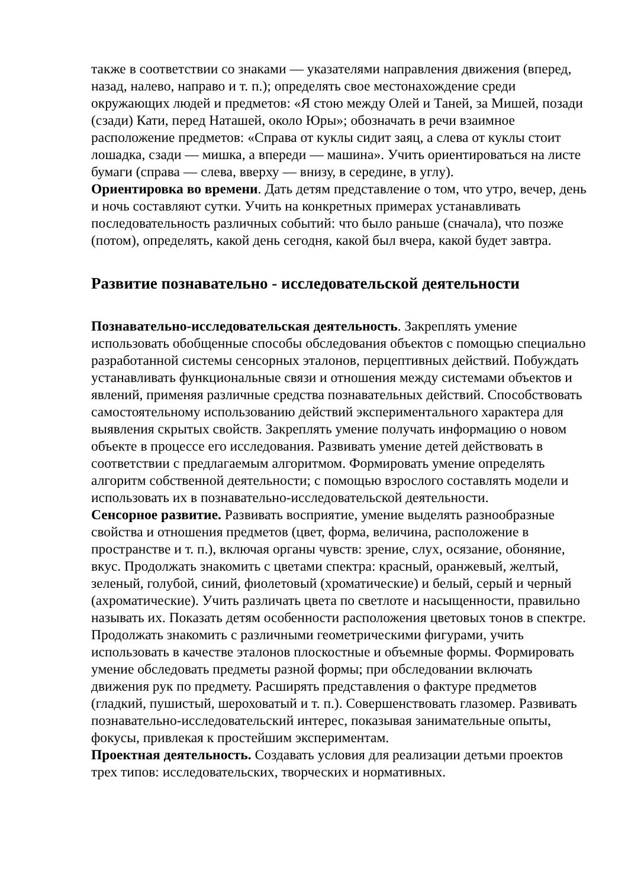также в соответствии со знаками — указателями направления движения (вперед, назад, налево, направо и т. п.); определять свое местонахождение среди окружающих людей и предметов: «Я стою между Олей и Таней, за Мишей, позади (сзади) Кати, перед Наташей, около Юры»; обозначать в речи взаимное расположение предметов: «Справа от куклы сидит заяц, а слева от куклы стоит лошадка, сзади — мишка, а впереди — машина». Учить ориентироваться на листе бумаги (справа — слева, вверху — внизу, в середине, в углу).
Ориентировка во времени. Дать детям представление о том, что утро, вечер, день и ночь составляют сутки. Учить на конкретных примерах устанавливать последовательность различных событий: что было раньше (сначала), что позже (потом), определять, какой день сегодня, какой был вчера, какой будет завтра.
Развитие познавательно - исследовательской деятельности
Познавательно-исследовательская деятельность. Закреплять умение использовать обобщенные способы обследования объектов с помощью специально разработанной системы сенсорных эталонов, перцептивных действий. Побуждать устанавливать функциональные связи и отношения между системами объектов и явлений, применяя различные средства познавательных действий. Способствовать самостоятельному использованию действий экспериментального характера для выявления скрытых свойств. Закреплять умение получать информацию о новом объекте в процессе его исследования. Развивать умение детей действовать в соответствии с предлагаемым алгоритмом. Формировать умение определять алгоритм собственной деятельности; с помощью взрослого составлять модели и использовать их в познавательно-исследовательской деятельности.
Сенсорное развитие. Развивать восприятие, умение выделять разнообразные свойства и отношения предметов (цвет, форма, величина, расположение в пространстве и т. п.), включая органы чувств: зрение, слух, осязание, обоняние, вкус. Продолжать знакомить с цветами спектра: красный, оранжевый, желтый, зеленый, голубой, синий, фиолетовый (хроматические) и белый, серый и черный (ахроматические). Учить различать цвета по светлоте и насыщенности, правильно называть их. Показать детям особенности расположения цветовых тонов в спектре. Продолжать знакомить с различными геометрическими фигурами, учить использовать в качестве эталонов плоскостные и объемные формы. Формировать умение обследовать предметы разной формы; при обследовании включать движения рук по предмету. Расширять представления о фактуре предметов (гладкий, пушистый, шероховатый и т. п.). Совершенствовать глазомер. Развивать познавательно-исследовательский интерес, показывая занимательные опыты, фокусы, привлекая к простейшим экспериментам.
Проектная деятельность. Создавать условия для реализации детьми проектов трех типов: исследовательских, творческих и нормативных.